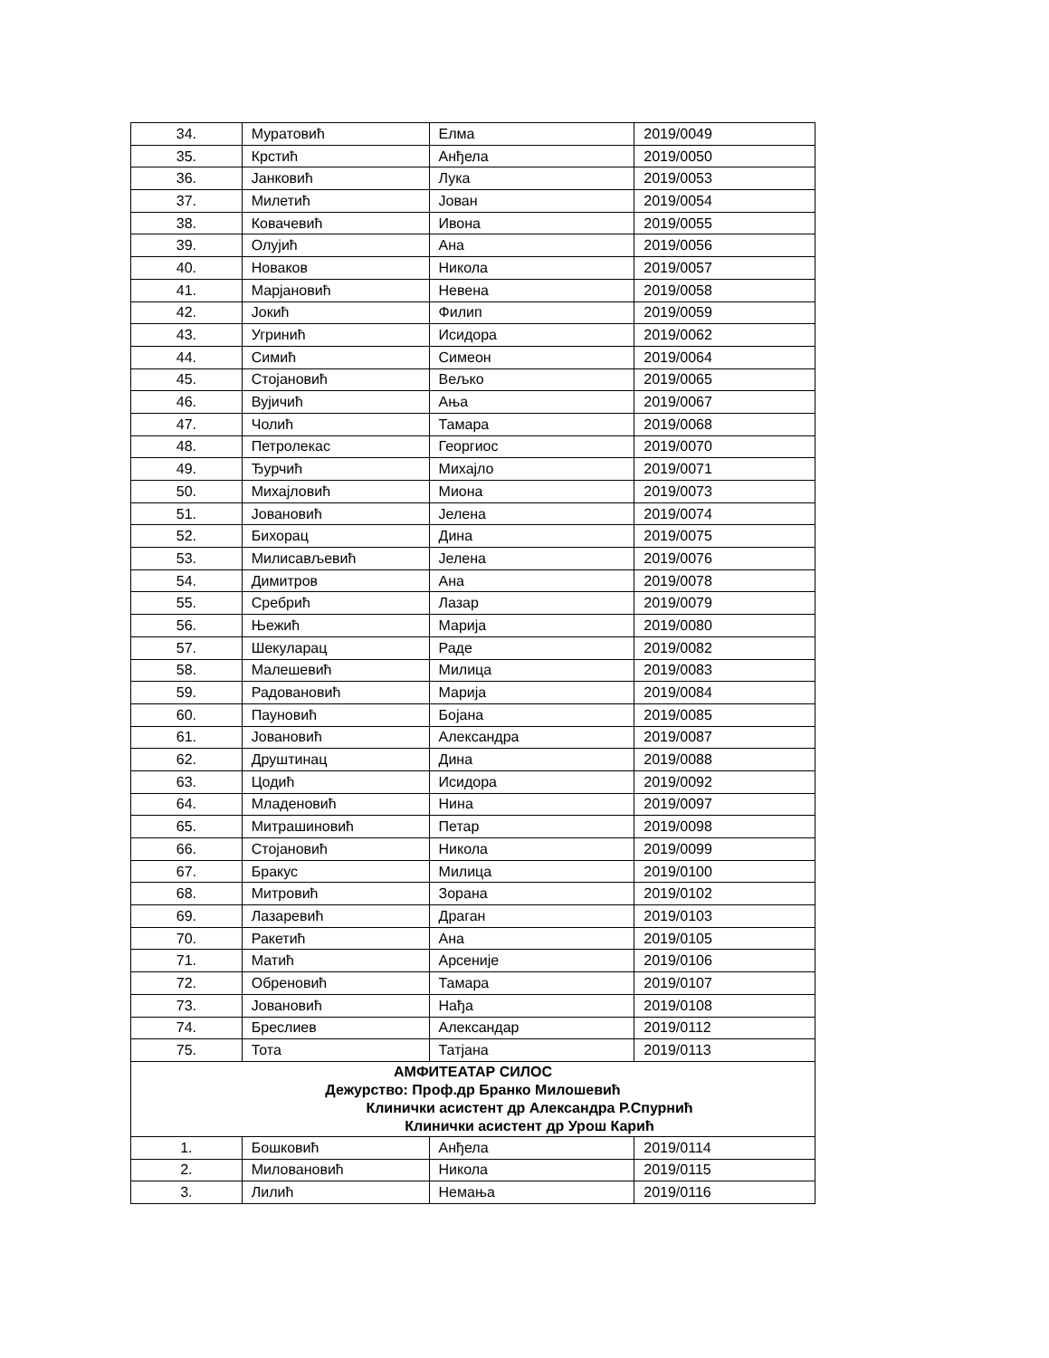| 34. | Муратовић | Елма | 2019/0049 |
| 35. | Крстић | Анђела | 2019/0050 |
| 36. | Јанковић | Лука | 2019/0053 |
| 37. | Милетић | Јован | 2019/0054 |
| 38. | Ковачевић | Ивона | 2019/0055 |
| 39. | Олујић | Ана | 2019/0056 |
| 40. | Новаков | Никола | 2019/0057 |
| 41. | Марјановић | Невена | 2019/0058 |
| 42. | Јокић | Филип | 2019/0059 |
| 43. | Угринић | Исидора | 2019/0062 |
| 44. | Симић | Симеон | 2019/0064 |
| 45. | Стојановић | Вељко | 2019/0065 |
| 46. | Вујичић | Ања | 2019/0067 |
| 47. | Чолић | Тамара | 2019/0068 |
| 48. | Петролекас | Георгиос | 2019/0070 |
| 49. | Ђурчић | Михајло | 2019/0071 |
| 50. | Михајловић | Миона | 2019/0073 |
| 51. | Јовановић | Јелена | 2019/0074 |
| 52. | Бихорац | Дина | 2019/0075 |
| 53. | Милисављевић | Јелена | 2019/0076 |
| 54. | Димитров | Ана | 2019/0078 |
| 55. | Сребрић | Лазар | 2019/0079 |
| 56. | Њежић | Марија | 2019/0080 |
| 57. | Шекуларац | Раде | 2019/0082 |
| 58. | Малешевић | Милица | 2019/0083 |
| 59. | Радовановић | Марија | 2019/0084 |
| 60. | Пауновић | Бојана | 2019/0085 |
| 61. | Јовановић | Александра | 2019/0087 |
| 62. | Друштинац | Дина | 2019/0088 |
| 63. | Цодић | Исидора | 2019/0092 |
| 64. | Младеновић | Нина | 2019/0097 |
| 65. | Митрашиновић | Петар | 2019/0098 |
| 66. | Стојановић | Никола | 2019/0099 |
| 67. | Бракус | Милица | 2019/0100 |
| 68. | Митровић | Зорана | 2019/0102 |
| 69. | Лазаревић | Драган | 2019/0103 |
| 70. | Ракетић | Ана | 2019/0105 |
| 71. | Матић | Арсеније | 2019/0106 |
| 72. | Обреновић | Тамара | 2019/0107 |
| 73. | Јовановић | Нађа | 2019/0108 |
| 74. | Бреслиев | Александар | 2019/0112 |
| 75. | Тота | Татјана | 2019/0113 |
| АМФИТЕАТАР СИЛОС Дежурство: Проф.др Бранко Милошевић Клинички асистент др Александра Р.Спурнић Клинички асистент др Урош Карић | | | |
| 1. | Бошковић | Анђела | 2019/0114 |
| 2. | Миловановић | Никола | 2019/0115 |
| 3. | Лилић | Немања | 2019/0116 |